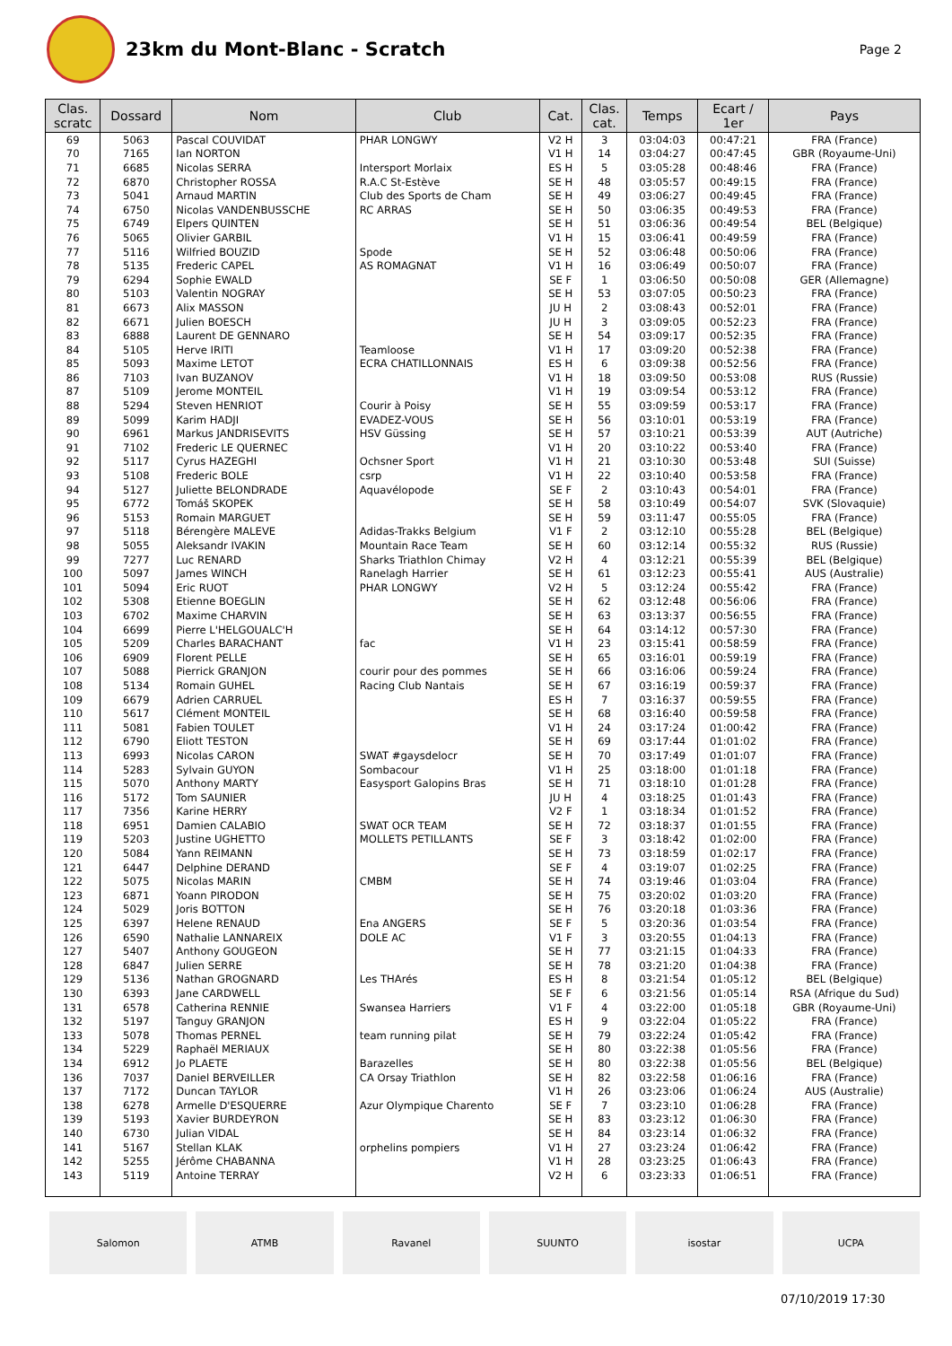23km du Mont-Blanc - Scratch
Page 2
| Clas. scratc | Dossard | Nom | Club | Cat. | Clas. cat. | Temps | Ecart / 1er | Pays |
| --- | --- | --- | --- | --- | --- | --- | --- | --- |
| 69 | 5063 | Pascal COUVIDAT | PHAR LONGWY | V2 H | 3 | 03:04:03 | 00:47:21 | FRA (France) |
| 70 | 7165 | Ian NORTON | | V1 H | 14 | 03:04:27 | 00:47:45 | GBR (Royaume-Uni) |
| 71 | 6685 | Nicolas SERRA | Intersport Morlaix | ES H | 5 | 03:05:28 | 00:48:46 | FRA (France) |
| 72 | 6870 | Christopher ROSSA | R.A.C St-Estève | SE H | 48 | 03:05:57 | 00:49:15 | FRA (France) |
| 73 | 5041 | Arnaud MARTIN | Club des Sports de Cham | SE H | 49 | 03:06:27 | 00:49:45 | FRA (France) |
| 74 | 6750 | Nicolas VANDENBUSSCHE | RC ARRAS | SE H | 50 | 03:06:35 | 00:49:53 | FRA (France) |
| 75 | 6749 | Elpers QUINTEN | | SE H | 51 | 03:06:36 | 00:49:54 | BEL (Belgique) |
| 76 | 5065 | Olivier GARBIL | | V1 H | 15 | 03:06:41 | 00:49:59 | FRA (France) |
| 77 | 5116 | Wilfried BOUZID | Spode | SE H | 52 | 03:06:48 | 00:50:06 | FRA (France) |
| 78 | 5135 | Frederic CAPEL | AS ROMAGNAT | V1 H | 16 | 03:06:49 | 00:50:07 | FRA (France) |
| 79 | 6294 | Sophie EWALD | | SE F | 1 | 03:06:50 | 00:50:08 | GER (Allemagne) |
| 80 | 5103 | Valentin NOGRAY | | SE H | 53 | 03:07:05 | 00:50:23 | FRA (France) |
| 81 | 6673 | Alix MASSON | | JU H | 2 | 03:08:43 | 00:52:01 | FRA (France) |
| 82 | 6671 | Julien BOESCH | | JU H | 3 | 03:09:05 | 00:52:23 | FRA (France) |
| 83 | 6888 | Laurent DE GENNARO | | SE H | 54 | 03:09:17 | 00:52:35 | FRA (France) |
| 84 | 5105 | Herve IRITI | Teamloose | V1 H | 17 | 03:09:20 | 00:52:38 | FRA (France) |
| 85 | 5093 | Maxime LETOT | ECRA CHATILLONNAIS | ES H | 6 | 03:09:38 | 00:52:56 | FRA (France) |
| 86 | 7103 | Ivan BUZANOV | | V1 H | 18 | 03:09:50 | 00:53:08 | RUS (Russie) |
| 87 | 5109 | Jerome MONTEIL | | V1 H | 19 | 03:09:54 | 00:53:12 | FRA (France) |
| 88 | 5294 | Steven HENRIOT | Courir à Poisy | SE H | 55 | 03:09:59 | 00:53:17 | FRA (France) |
| 89 | 5099 | Karim HADJI | EVADEZ-VOUS | SE H | 56 | 03:10:01 | 00:53:19 | FRA (France) |
| 90 | 6961 | Markus JANDRISEVITS | HSV Güssing | SE H | 57 | 03:10:21 | 00:53:39 | AUT (Autriche) |
| 91 | 7102 | Frederic LE QUERNEC | | V1 H | 20 | 03:10:22 | 00:53:40 | FRA (France) |
| 92 | 5117 | Cyrus HAZEGHI | Ochsner Sport | V1 H | 21 | 03:10:30 | 00:53:48 | SUI (Suisse) |
| 93 | 5108 | Frederic BOLE | csrp | V1 H | 22 | 03:10:40 | 00:53:58 | FRA (France) |
| 94 | 5127 | Juliette BELONDRADE | Aquavélopode | SE F | 2 | 03:10:43 | 00:54:01 | FRA (France) |
| 95 | 6772 | Tomáš SKOPEK | | SE H | 58 | 03:10:49 | 00:54:07 | SVK (Slovaquie) |
| 96 | 5153 | Romain MARGUET | | SE H | 59 | 03:11:47 | 00:55:05 | FRA (France) |
| 97 | 5118 | Bérengère MALEVE | Adidas-Trakks Belgium | V1 F | 2 | 03:12:10 | 00:55:28 | BEL (Belgique) |
| 98 | 5055 | Aleksandr IVAKIN | Mountain Race Team | SE H | 60 | 03:12:14 | 00:55:32 | RUS (Russie) |
| 99 | 7277 | Luc RENARD | Sharks Triathlon Chimay | V2 H | 4 | 03:12:21 | 00:55:39 | BEL (Belgique) |
| 100 | 5097 | James WINCH | Ranelagh Harrier | SE H | 61 | 03:12:23 | 00:55:41 | AUS (Australie) |
| 101 | 5094 | Eric RUOT | PHAR LONGWY | V2 H | 5 | 03:12:24 | 00:55:42 | FRA (France) |
| 102 | 5308 | Etienne BOEGLIN | | SE H | 62 | 03:12:48 | 00:56:06 | FRA (France) |
| 103 | 6702 | Maxime CHARVIN | | SE H | 63 | 03:13:37 | 00:56:55 | FRA (France) |
| 104 | 6699 | Pierre L'HELGOUALC'H | | SE H | 64 | 03:14:12 | 00:57:30 | FRA (France) |
| 105 | 5209 | Charles BARACHANT | fac | V1 H | 23 | 03:15:41 | 00:58:59 | FRA (France) |
| 106 | 6909 | Florent PELLE | | SE H | 65 | 03:16:01 | 00:59:19 | FRA (France) |
| 107 | 5088 | Pierrick GRANJON | courir pour des pommes | SE H | 66 | 03:16:06 | 00:59:24 | FRA (France) |
| 108 | 5134 | Romain GUHEL | Racing Club Nantais | SE H | 67 | 03:16:19 | 00:59:37 | FRA (France) |
| 109 | 6679 | Adrien CARRUEL | | ES H | 7 | 03:16:37 | 00:59:55 | FRA (France) |
| 110 | 5617 | Clément MONTEIL | | SE H | 68 | 03:16:40 | 00:59:58 | FRA (France) |
| 111 | 5081 | Fabien TOULET | | V1 H | 24 | 03:17:24 | 01:00:42 | FRA (France) |
| 112 | 6790 | Eliott TESTON | | SE H | 69 | 03:17:44 | 01:01:02 | FRA (France) |
| 113 | 6993 | Nicolas CARON | SWAT #gaysdelocr | SE H | 70 | 03:17:49 | 01:01:07 | FRA (France) |
| 114 | 5283 | Sylvain GUYON | Sombacour | V1 H | 25 | 03:18:00 | 01:01:18 | FRA (France) |
| 115 | 5070 | Anthony MARTY | Easysport Galopins Bras | SE H | 71 | 03:18:10 | 01:01:28 | FRA (France) |
| 116 | 5172 | Tom SAUNIER | | JU H | 4 | 03:18:25 | 01:01:43 | FRA (France) |
| 117 | 7356 | Karine HERRY | | V2 F | 1 | 03:18:34 | 01:01:52 | FRA (France) |
| 118 | 6951 | Damien CALABIO | SWAT OCR TEAM | SE H | 72 | 03:18:37 | 01:01:55 | FRA (France) |
| 119 | 5203 | Justine UGHETTO | MOLLETS PETILLANTS | SE F | 3 | 03:18:42 | 01:02:00 | FRA (France) |
| 120 | 5084 | Yann REIMANN | | SE H | 73 | 03:18:59 | 01:02:17 | FRA (France) |
| 121 | 6447 | Delphine DERAND | | SE F | 4 | 03:19:07 | 01:02:25 | FRA (France) |
| 122 | 5075 | Nicolas MARIN | CMBM | SE H | 74 | 03:19:46 | 01:03:04 | FRA (France) |
| 123 | 6871 | Yoann PIRODON | | SE H | 75 | 03:20:02 | 01:03:20 | FRA (France) |
| 124 | 5029 | Joris BOTTON | | SE H | 76 | 03:20:18 | 01:03:36 | FRA (France) |
| 125 | 6397 | Helene RENAUD | Ena ANGERS | SE F | 5 | 03:20:36 | 01:03:54 | FRA (France) |
| 126 | 6590 | Nathalie LANNAREIX | DOLE AC | V1 F | 3 | 03:20:55 | 01:04:13 | FRA (France) |
| 127 | 5407 | Anthony GOUGEON | | SE H | 77 | 03:21:15 | 01:04:33 | FRA (France) |
| 128 | 6847 | Julien SERRE | | SE H | 78 | 03:21:20 | 01:04:38 | FRA (France) |
| 129 | 5136 | Nathan GROGNARD | Les THArés | ES H | 8 | 03:21:54 | 01:05:12 | BEL (Belgique) |
| 130 | 6393 | Jane CARDWELL | | SE F | 6 | 03:21:56 | 01:05:14 | RSA (Afrique du Sud) |
| 131 | 6578 | Catherina RENNIE | Swansea Harriers | V1 F | 4 | 03:22:00 | 01:05:18 | GBR (Royaume-Uni) |
| 132 | 5197 | Tanguy GRANJON | | ES H | 9 | 03:22:04 | 01:05:22 | FRA (France) |
| 133 | 5078 | Thomas PERNEL | team running pilat | SE H | 79 | 03:22:24 | 01:05:42 | FRA (France) |
| 134 | 5229 | Raphaël MERIAUX | | SE H | 80 | 03:22:38 | 01:05:56 | FRA (France) |
| 134 | 6912 | Jo PLAETE | Barazelles | SE H | 80 | 03:22:38 | 01:05:56 | BEL (Belgique) |
| 136 | 7037 | Daniel BERVEILLER | CA Orsay Triathlon | SE H | 82 | 03:22:58 | 01:06:16 | FRA (France) |
| 137 | 7172 | Duncan TAYLOR | | V1 H | 26 | 03:23:06 | 01:06:24 | AUS (Australie) |
| 138 | 6278 | Armelle D'ESQUERRE | Azur Olympique Charento | SE F | 7 | 03:23:10 | 01:06:28 | FRA (France) |
| 139 | 5193 | Xavier BURDEYRON | | SE H | 83 | 03:23:12 | 01:06:30 | FRA (France) |
| 140 | 6730 | Julian VIDAL | | SE H | 84 | 03:23:14 | 01:06:32 | FRA (France) |
| 141 | 5167 | Stellan KLAK | orphelins pompiers | V1 H | 27 | 03:23:24 | 01:06:42 | FRA (France) |
| 142 | 5255 | Jérôme CHABANNA | | V1 H | 28 | 03:23:25 | 01:06:43 | FRA (France) |
| 143 | 5119 | Antoine TERRAY | | V2 H | 6 | 03:23:33 | 01:06:51 | FRA (France) |
Salomon ATMB Ravanel SUUNTO isostar UCPA
07/10/2019 17:30